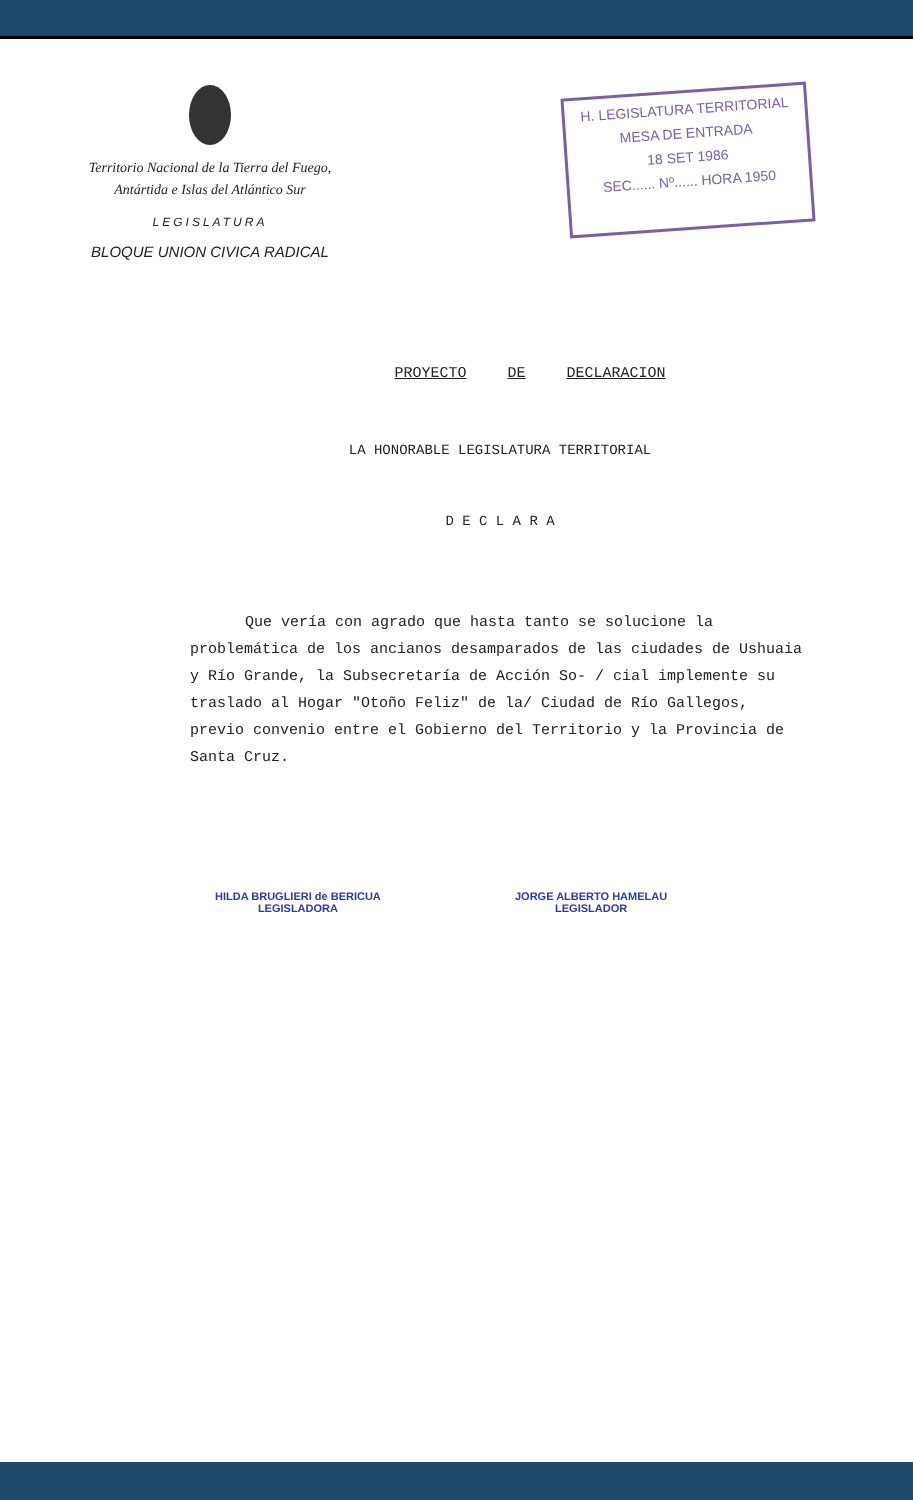Territorio Nacional de la Tierra del Fuego,
Antártida e Islas del Atlántico Sur
LEGISLATURA
BLOQUE UNION CIVICA RADICAL
H. LEGISLATURA TERRITORIAL
MESA DE ENTRADA
18 SET 1986
SEC...... Nº...... HORA 1950
PROYECTO DE DECLARACION
LA HONORABLE LEGISLATURA TERRITORIAL
D E C L A R A
Que vería con agrado que hasta tanto se solucione la problemática de los ancianos desamparados de las ciudades de Ushuaia y Río Grande, la Subsecretaría de Acción So- / cial implemente su traslado al Hogar "Otoño Feliz" de la/ Ciudad de Río Gallegos, previo convenio entre el Gobierno del Territorio y la Provincia de Santa Cruz.
HILDA BRUGLIERI de BERICUA
LEGISLADORA
JORGE ALBERTO HAMELAU
LEGISLADOR